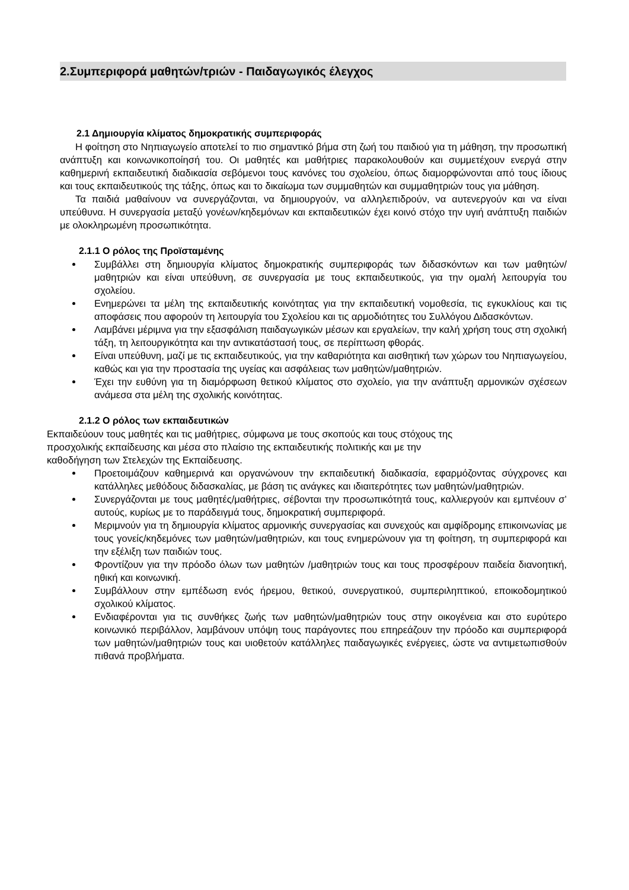2.Συμπεριφορά μαθητών/τριών - Παιδαγωγικός έλεγχος
2.1 Δημιουργία κλίματος δημοκρατικής συμπεριφοράς
Η φοίτηση στο Νηπιαγωγείο αποτελεί το πιο σημαντικό βήμα στη ζωή του παιδιού για τη μάθηση, την προσωπική ανάπτυξη και κοινωνικοποίησή του. Οι μαθητές και μαθήτριες παρακολουθούν και συμμετέχουν ενεργά στην καθημερινή εκπαιδευτική διαδικασία σεβόμενοι τους κανόνες του σχολείου, όπως διαμορφώνονται από τους ίδιους και τους εκπαιδευτικούς της τάξης, όπως και το δικαίωμα των συμμαθητών και συμμαθητριών τους για μάθηση.
Τα παιδιά μαθαίνουν να συνεργάζονται, να δημιουργούν, να αλληλεπιδρούν, να αυτενεργούν και να είναι υπεύθυνα. Η συνεργασία μεταξύ γονέων/κηδεμόνων και εκπαιδευτικών έχει κοινό στόχο την υγιή ανάπτυξη παιδιών με ολοκληρωμένη προσωπικότητα.
2.1.1 Ο ρόλος της Προϊσταμένης
Συμβάλλει στη δημιουργία κλίματος δημοκρατικής συμπεριφοράς των διδασκόντων και των μαθητών/μαθητριών και είναι υπεύθυνη, σε συνεργασία με τους εκπαιδευτικούς, για την ομαλή λειτουργία του σχολείου.
Ενημερώνει τα μέλη της εκπαιδευτικής κοινότητας για την εκπαιδευτική νομοθεσία, τις εγκυκλίους και τις αποφάσεις που αφορούν τη λειτουργία του Σχολείου και τις αρμοδιότητες του Συλλόγου Διδασκόντων.
Λαμβάνει μέριμνα για την εξασφάλιση παιδαγωγικών μέσων και εργαλείων, την καλή χρήση τους στη σχολική τάξη, τη λειτουργικότητα και την αντικατάστασή τους, σε περίπτωση φθοράς.
Είναι υπεύθυνη, μαζί με τις εκπαιδευτικούς, για την καθαριότητα και αισθητική των χώρων του Νηπιαγωγείου, καθώς και για την προστασία της υγείας και ασφάλειας των μαθητών/μαθητριών.
Έχει την ευθύνη για τη διαμόρφωση θετικού κλίματος στο σχολείο, για την ανάπτυξη αρμονικών σχέσεων ανάμεσα στα μέλη της σχολικής κοινότητας.
2.1.2 Ο ρόλος των εκπαιδευτικών
Εκπαιδεύουν τους μαθητές και τις μαθήτριες, σύμφωνα με τους σκοπούς και τους στόχους της
προσχολικής εκπαίδευσης και μέσα στο πλαίσιο της εκπαιδευτικής πολιτικής και με την
καθοδήγηση των Στελεχών της Εκπαίδευσης.
Προετοιμάζουν καθημερινά και οργανώνουν την εκπαιδευτική διαδικασία, εφαρμόζοντας σύγχρονες και κατάλληλες μεθόδους διδασκαλίας, με βάση τις ανάγκες και ιδιαιτερότητες των μαθητών/μαθητριών.
Συνεργάζονται με τους μαθητές/μαθήτριες, σέβονται την προσωπικότητά τους, καλλιεργούν και εμπνέουν σ’ αυτούς, κυρίως με το παράδειγμά τους, δημοκρατική συμπεριφορά.
Μεριμνούν για τη δημιουργία κλίματος αρμονικής συνεργασίας και συνεχούς και αμφίδρομης επικοινωνίας με τους γονείς/κηδεμόνες των μαθητών/μαθητριών, και τους ενημερώνουν για τη φοίτηση, τη συμπεριφορά και την εξέλιξη των παιδιών τους.
Φροντίζουν για την πρόοδο όλων των μαθητών /μαθητριών τους και τους προσφέρουν παιδεία διανοητική, ηθική και κοινωνική.
Συμβάλλουν στην εμπέδωση ενός ήρεμου, θετικού, συνεργατικού, συμπεριληπτικού, εποικοδομητικού σχολικού κλίματος.
Ενδιαφέρονται για τις συνθήκες ζωής των μαθητών/μαθητριών τους στην οικογένεια και στο ευρύτερο κοινωνικό περιβάλλον, λαμβάνουν υπόψη τους παράγοντες που επηρεάζουν την πρόοδο και συμπεριφορά των μαθητών/μαθητριών τους και υιοθετούν κατάλληλες παιδαγωγικές ενέργειες, ώστε να αντιμετωπισθούν πιθανά προβλήματα.